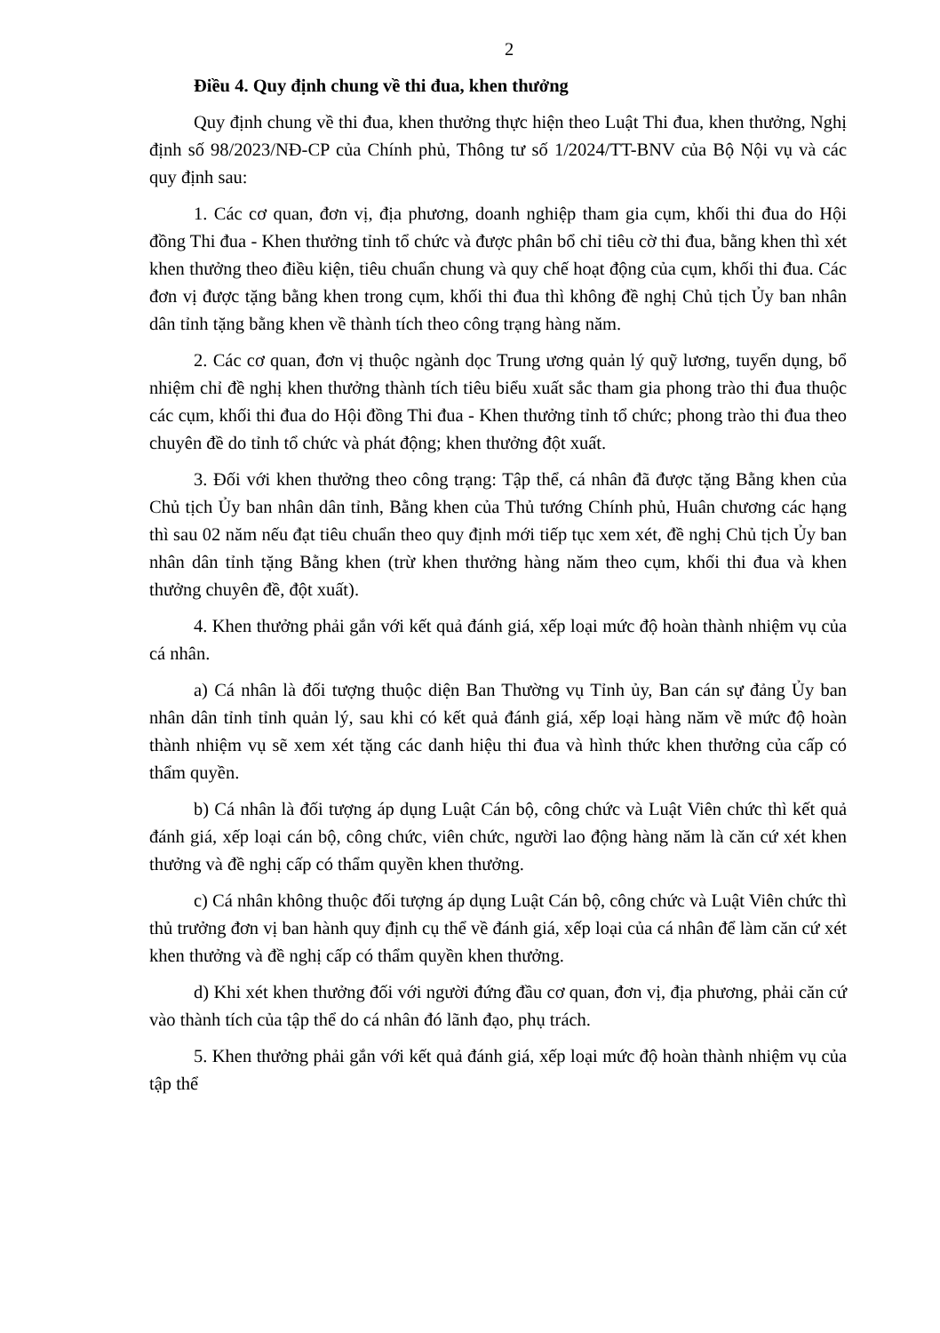2
Điều 4. Quy định chung về thi đua, khen thưởng
Quy định chung về thi đua, khen thưởng thực hiện theo Luật Thi đua, khen thưởng, Nghị định số 98/2023/NĐ-CP của Chính phủ, Thông tư số 1/2024/TT-BNV của Bộ Nội vụ và các quy định sau:
1. Các cơ quan, đơn vị, địa phương, doanh nghiệp tham gia cụm, khối thi đua do Hội đồng Thi đua - Khen thưởng tỉnh tổ chức và được phân bổ chỉ tiêu cờ thi đua, bằng khen thì xét khen thưởng theo điều kiện, tiêu chuẩn chung và quy chế hoạt động của cụm, khối thi đua. Các đơn vị được tặng bằng khen trong cụm, khối thi đua thì không đề nghị Chủ tịch Ủy ban nhân dân tỉnh tặng bằng khen về thành tích theo công trạng hàng năm.
2. Các cơ quan, đơn vị thuộc ngành dọc Trung ương quản lý quỹ lương, tuyển dụng, bổ nhiệm chỉ đề nghị khen thưởng thành tích tiêu biểu xuất sắc tham gia phong trào thi đua thuộc các cụm, khối thi đua do Hội đồng Thi đua - Khen thưởng tỉnh tổ chức; phong trào thi đua theo chuyên đề do tỉnh tổ chức và phát động; khen thưởng đột xuất.
3. Đối với khen thưởng theo công trạng: Tập thể, cá nhân đã được tặng Bằng khen của Chủ tịch Ủy ban nhân dân tỉnh, Bằng khen của Thủ tướng Chính phủ, Huân chương các hạng thì sau 02 năm nếu đạt tiêu chuẩn theo quy định mới tiếp tục xem xét, đề nghị Chủ tịch Ủy ban nhân dân tỉnh tặng Bằng khen (trừ khen thưởng hàng năm theo cụm, khối thi đua và khen thưởng chuyên đề, đột xuất).
4. Khen thưởng phải gắn với kết quả đánh giá, xếp loại mức độ hoàn thành nhiệm vụ của cá nhân.
a) Cá nhân là đối tượng thuộc diện Ban Thường vụ Tỉnh ủy, Ban cán sự đảng Ủy ban nhân dân tỉnh tỉnh quản lý, sau khi có kết quả đánh giá, xếp loại hàng năm về mức độ hoàn thành nhiệm vụ sẽ xem xét tặng các danh hiệu thi đua và hình thức khen thưởng của cấp có thẩm quyền.
b) Cá nhân là đối tượng áp dụng Luật Cán bộ, công chức và Luật Viên chức thì kết quả đánh giá, xếp loại cán bộ, công chức, viên chức, người lao động hàng năm là căn cứ xét khen thưởng và đề nghị cấp có thẩm quyền khen thưởng.
c) Cá nhân không thuộc đối tượng áp dụng Luật Cán bộ, công chức và Luật Viên chức thì thủ trưởng đơn vị ban hành quy định cụ thể về đánh giá, xếp loại của cá nhân để làm căn cứ xét khen thưởng và đề nghị cấp có thẩm quyền khen thưởng.
d) Khi xét khen thưởng đối với người đứng đầu cơ quan, đơn vị, địa phương, phải căn cứ vào thành tích của tập thể do cá nhân đó lãnh đạo, phụ trách.
5. Khen thưởng phải gắn với kết quả đánh giá, xếp loại mức độ hoàn thành nhiệm vụ của tập thể